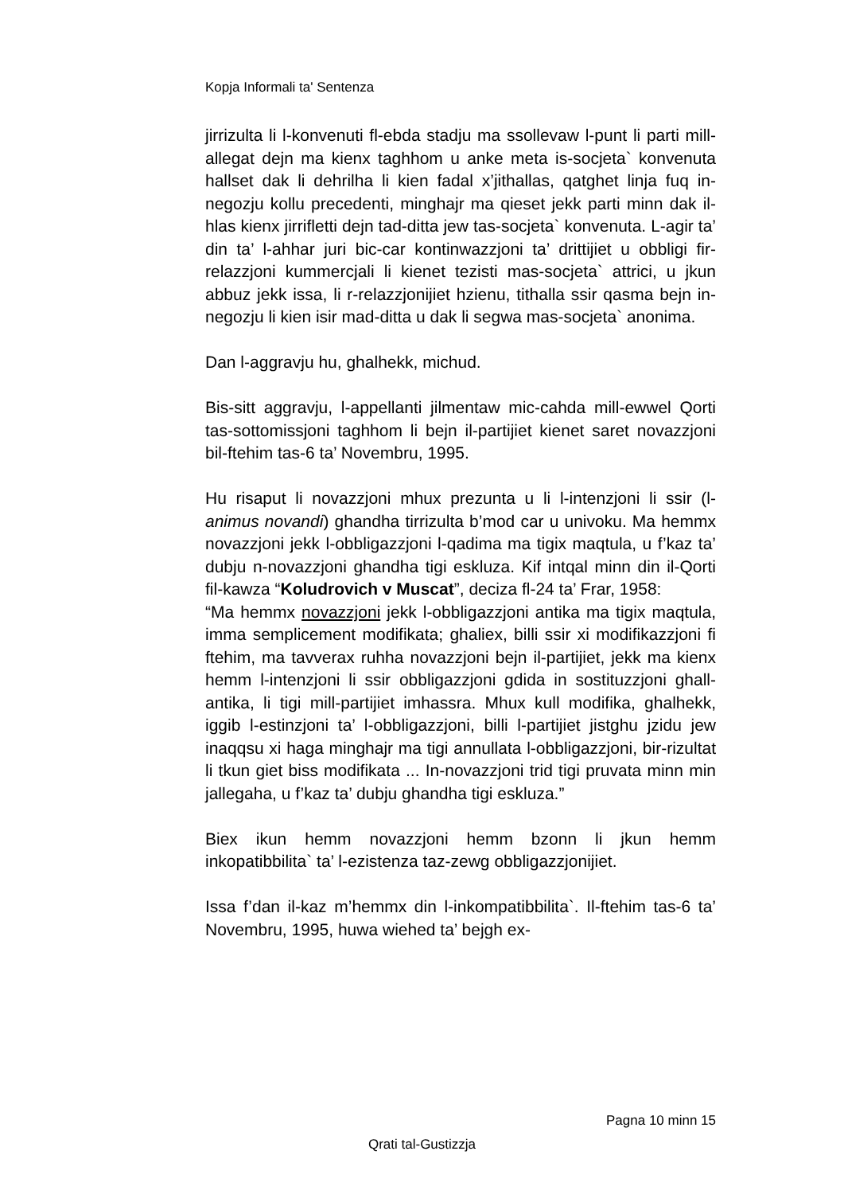Kopja Informali ta' Sentenza
jirrizulta li l-konvenuti fl-ebda stadju ma ssollevaw l-punt li parti mill-allegat dejn ma kienx taghhom u anke meta is-socjeta` konvenuta hallset dak li dehrilha li kien fadal x’jithallas, qatghet linja fuq in-negozju kollu precedenti, minghajr ma qieset jekk parti minn dak il-hlas kienx jirrifletti dejn tad-ditta jew tas-socjeta` konvenuta. L-agir ta’ din ta’ l-ahhar juri bic-car kontinwazzjoni ta’ drittijiet u obbligi fir-relazzjoni kummercjali li kienet tezisti mas-socjeta` attrici, u jkun abbuz jekk issa, li r-relazzjonijiet hzienu, tithalla ssir qasma bejn in-negozju li kien isir mad-ditta u dak li segwa mas-socjeta` anonima.
Dan l-aggravju hu, ghalhekk, michud.
Bis-sitt aggravju, l-appellanti jilmentaw mic-cahda mill-ewwel Qorti tas-sottomissjoni taghhom li bejn il-partijiet kienet saret novazzjoni bil-ftehim tas-6 ta’ Novembru, 1995.
Hu risaput li novazzjoni mhux prezunta u li l-intenzjoni li ssir (l-animus novandi) ghandha tirrizulta b’mod car u univoku. Ma hemmx novazzjoni jekk l-obbligazzjoni l-qadima ma tigix maqtula, u f’kaz ta’ dubju n-novazzjoni ghandha tigi eskluza. Kif intqal minn din il-Qorti fil-kawza “Koludrovich v Muscat”, deciza fl-24 ta’ Frar, 1958:
“Ma hemmx novazzjoni jekk l-obbligazzjoni antika ma tigix maqtula, imma semplicement modifikata; ghaliex, billi ssir xi modifikazzjoni fi ftehim, ma tavverax ruhha novazzjoni bejn il-partijiet, jekk ma kienx hemm l-intenzjoni li ssir obbligazzjoni gdida in sostituzzjoni ghall-antika, li tigi mill-partijiet imhassra. Mhux kull modifika, ghalhekk, iggib l-estinzjoni ta’ l-obbligazzjoni, billi l-partijiet jistghu jzidu jew inaqqsu xi haga minghajr ma tigi annullata l-obbligazzjoni, bir-rizultat li tkun giet biss modifikata ... In-novazzjoni trid tigi pruvata minn min jallegaha, u f’kaz ta’ dubju ghandha tigi eskluza.”
Biex ikun hemm novazzjoni hemm bzonn li jkun hemm inkopatibbilita` ta’ l-ezistenza taz-zewg obbligazzjonijiet.
Issa f’dan il-kaz m’hemmx din l-inkompatibbilita`. Il-ftehim tas-6 ta’ Novembru, 1995, huwa wiehed ta’ bejgh ex-
Pagna 10 minn 15
Qrati tal-Gustizzja